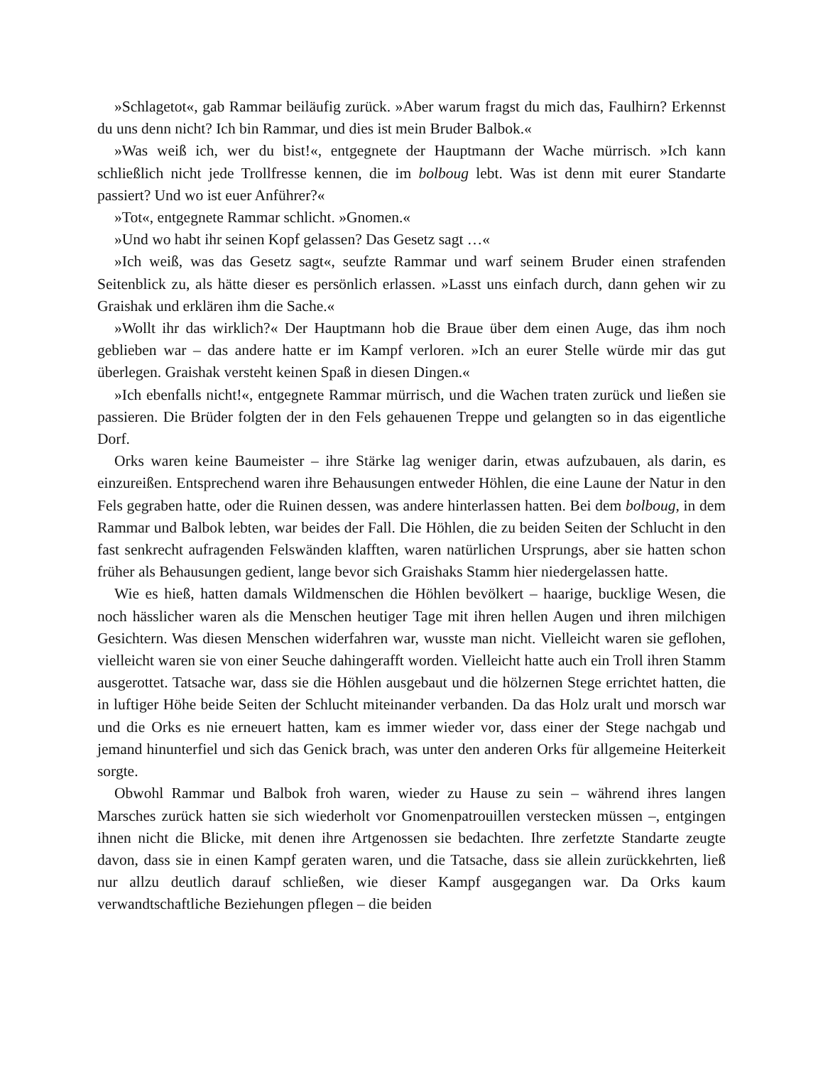»Schlagetot«, gab Rammar beiläufig zurück. »Aber warum fragst du mich das, Faulhirn? Erkennst du uns denn nicht? Ich bin Rammar, und dies ist mein Bruder Balbok.«
»Was weiß ich, wer du bist!«, entgegnete der Hauptmann der Wache mürrisch. »Ich kann schließlich nicht jede Trollfresse kennen, die im bolboug lebt. Was ist denn mit eurer Standarte passiert? Und wo ist euer Anführer?«
»Tot«, entgegnete Rammar schlicht. »Gnomen.«
»Und wo habt ihr seinen Kopf gelassen? Das Gesetz sagt …«
»Ich weiß, was das Gesetz sagt«, seufzte Rammar und warf seinem Bruder einen strafenden Seitenblick zu, als hätte dieser es persönlich erlassen. »Lasst uns einfach durch, dann gehen wir zu Graishak und erklären ihm die Sache.«
»Wollt ihr das wirklich?« Der Hauptmann hob die Braue über dem einen Auge, das ihm noch geblieben war – das andere hatte er im Kampf verloren. »Ich an eurer Stelle würde mir das gut überlegen. Graishak versteht keinen Spaß in diesen Dingen.«
»Ich ebenfalls nicht!«, entgegnete Rammar mürrisch, und die Wachen traten zurück und ließen sie passieren. Die Brüder folgten der in den Fels gehauenen Treppe und gelangten so in das eigentliche Dorf.
Orks waren keine Baumeister – ihre Stärke lag weniger darin, etwas aufzubauen, als darin, es einzureißen. Entsprechend waren ihre Behausungen entweder Höhlen, die eine Laune der Natur in den Fels gegraben hatte, oder die Ruinen dessen, was andere hinterlassen hatten. Bei dem bolboug, in dem Rammar und Balbok lebten, war beides der Fall. Die Höhlen, die zu beiden Seiten der Schlucht in den fast senkrecht aufragenden Felswänden klafften, waren natürlichen Ursprungs, aber sie hatten schon früher als Behausungen gedient, lange bevor sich Graishaks Stamm hier niedergelassen hatte.
Wie es hieß, hatten damals Wildmenschen die Höhlen bevölkert – haarige, bucklige Wesen, die noch hässlicher waren als die Menschen heutiger Tage mit ihren hellen Augen und ihren milchigen Gesichtern. Was diesen Menschen widerfahren war, wusste man nicht. Vielleicht waren sie geflohen, vielleicht waren sie von einer Seuche dahingerafft worden. Vielleicht hatte auch ein Troll ihren Stamm ausgerottet. Tatsache war, dass sie die Höhlen ausgebaut und die hölzernen Stege errichtet hatten, die in luftiger Höhe beide Seiten der Schlucht miteinander verbanden. Da das Holz uralt und morsch war und die Orks es nie erneuert hatten, kam es immer wieder vor, dass einer der Stege nachgab und jemand hinunterfiel und sich das Genick brach, was unter den anderen Orks für allgemeine Heiterkeit sorgte.
Obwohl Rammar und Balbok froh waren, wieder zu Hause zu sein – während ihres langen Marsches zurück hatten sie sich wiederholt vor Gnomenpatrouillen verstecken müssen –, entgingen ihnen nicht die Blicke, mit denen ihre Artgenossen sie bedachten. Ihre zerfetzte Standarte zeugte davon, dass sie in einen Kampf geraten waren, und die Tatsache, dass sie allein zurückkehrten, ließ nur allzu deutlich darauf schließen, wie dieser Kampf ausgegangen war. Da Orks kaum verwandtschaftliche Beziehungen pflegen – die beiden